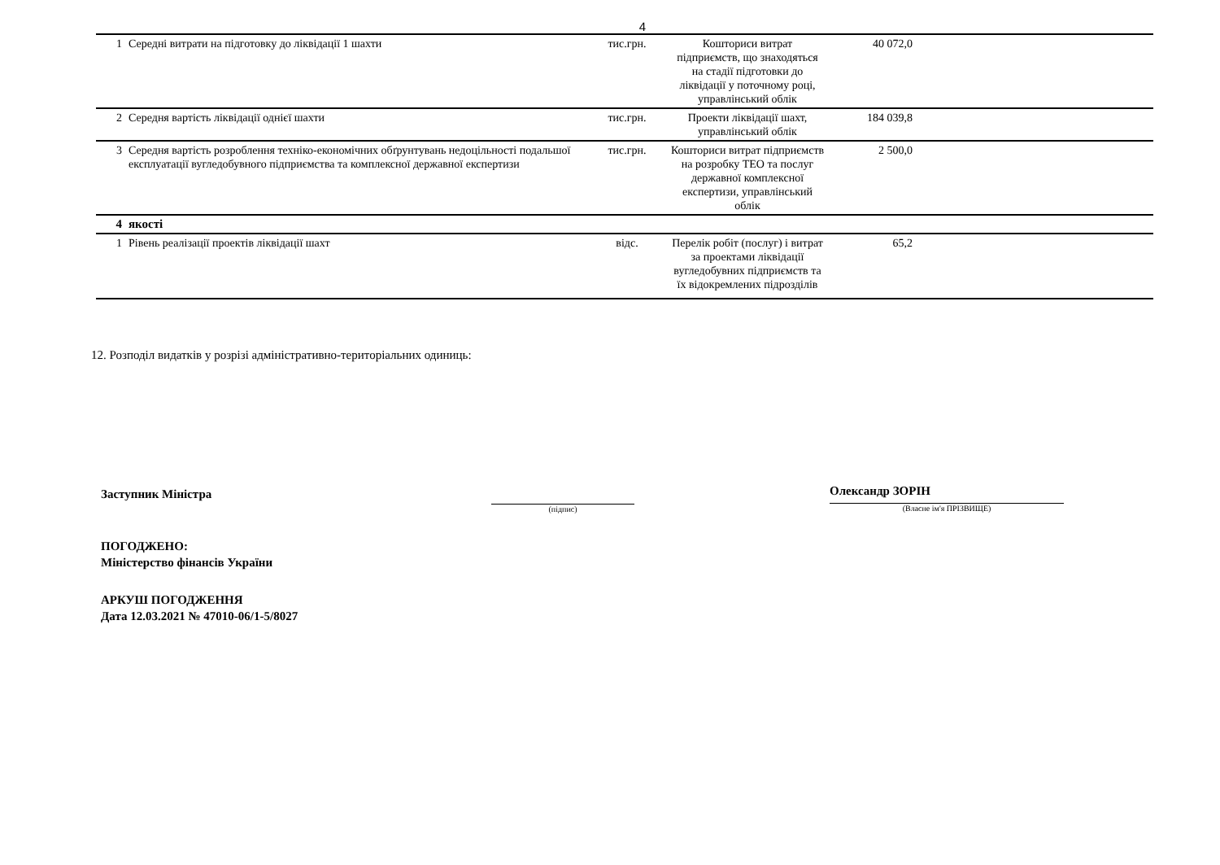4
| 1 | Середні витрати на підготовку до ліквідації 1 шахти | тис.грн. | Кошториси витрат підприємств, що знаходяться на стадії підготовки до ліквідації у поточному році, управлінський облік | 40 072,0 | |
| 2 | Середня вартість ліквідації однієї шахти | тис.грн. | Проекти ліквідації шахт, управлінський облік | 184 039,8 | |
| 3 | Середня вартість розроблення техніко-економічних обґрунтувань недоцільності подальшої експлуатації вугледобувного підприємства та комплексної державної експертизи | тис.грн. | Кошториси витрат підприємств на розробку ТЕО та послуг державної комплексної експертизи, управлінський облік | 2 500,0 | |
| 4 | якості | | | | |
| 1 | Рівень реалізації проектів ліквідації шахт | відс. | Перелік робіт (послуг) і витрат за проектами ліквідації вугледобувних підприємств та їх відокремлених підрозділів | 65,2 | |
12. Розподіл видатків у розрізі адміністративно-територіальних одиниць:
Заступник Міністра
(підпис)
Олександр ЗОРІН
(Власне ім'я ПРІЗВИЩЕ)
ПОГОДЖЕНО:
Міністерство фінансів України
АРКУШ ПОГОДЖЕННЯ
Дата 12.03.2021 № 47010-06/1-5/8027